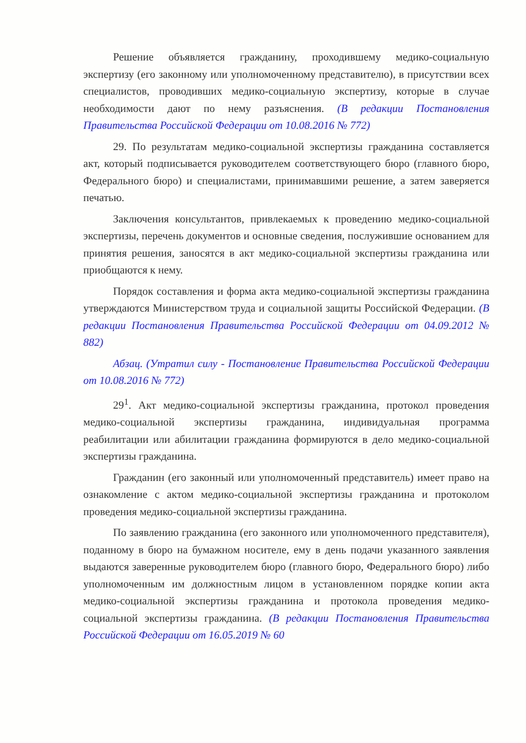Решение объявляется гражданину, проходившему медико-социальную экспертизу (его законному или уполномоченному представителю), в присутствии всех специалистов, проводивших медико-социальную экспертизу, которые в случае необходимости дают по нему разъяснения. (В редакции Постановления Правительства Российской Федерации от 10.08.2016 № 772)
29. По результатам медико-социальной экспертизы гражданина составляется акт, который подписывается руководителем соответствующего бюро (главного бюро, Федерального бюро) и специалистами, принимавшими решение, а затем заверяется печатью.
Заключения консультантов, привлекаемых к проведению медико-социальной экспертизы, перечень документов и основные сведения, послужившие основанием для принятия решения, заносятся в акт медико-социальной экспертизы гражданина или приобщаются к нему.
Порядок составления и форма акта медико-социальной экспертизы гражданина утверждаются Министерством труда и социальной защиты Российской Федерации. (В редакции Постановления Правительства Российской Федерации от 04.09.2012 № 882)
Абзац. (Утратил силу - Постановление Правительства Российской Федерации от 10.08.2016 № 772)
29<sup>1</sup>. Акт медико-социальной экспертизы гражданина, протокол проведения медико-социальной экспертизы гражданина, индивидуальная программа реабилитации или абилитации гражданина формируются в дело медико-социальной экспертизы гражданина.
Гражданин (его законный или уполномоченный представитель) имеет право на ознакомление с актом медико-социальной экспертизы гражданина и протоколом проведения медико-социальной экспертизы гражданина.
По заявлению гражданина (его законного или уполномоченного представителя), поданному в бюро на бумажном носителе, ему в день подачи указанного заявления выдаются заверенные руководителем бюро (главного бюро, Федерального бюро) либо уполномоченным им должностным лицом в установленном порядке копии акта медико-социальной экспертизы гражданина и протокола проведения медико-социальной экспертизы гражданина. (В редакции Постановления Правительства Российской Федерации от 16.05.2019 № 60